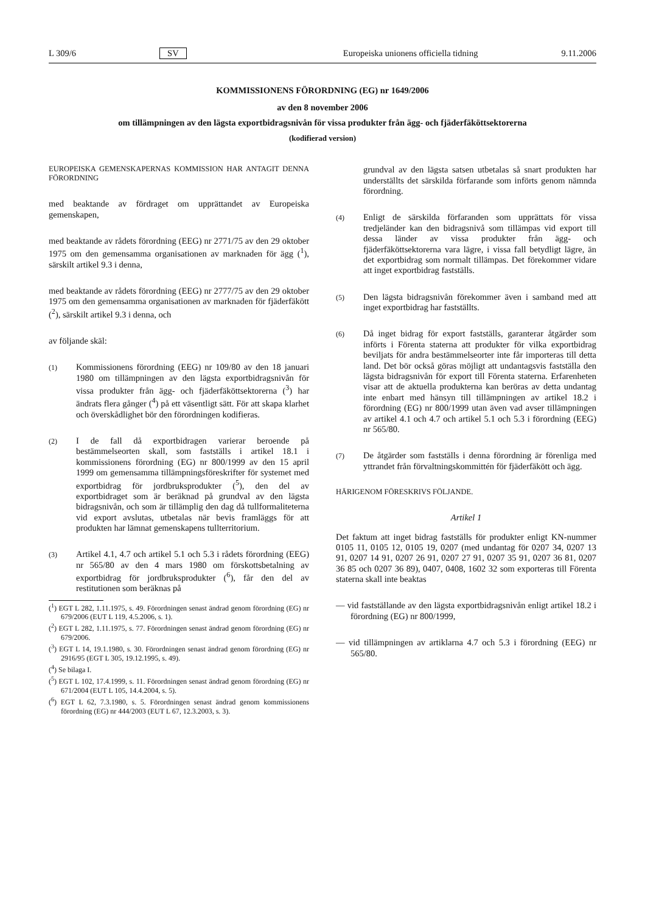L 309/6 SV Europeiska unionens officiella tidning 9.11.2006
KOMMISSIONENS FÖRORDNING (EG) nr 1649/2006
av den 8 november 2006
om tillämpningen av den lägsta exportbidragsnivån för vissa produkter från ägg- och fjäderfäköttsektorerna
(kodifierad version)
EUROPEISKA GEMENSKAPERNAS KOMMISSION HAR ANTAGIT DENNA FÖRORDNING
med beaktande av fördraget om upprättandet av Europeiska gemenskapen,
med beaktande av rådets förordning (EEG) nr 2771/75 av den 29 oktober 1975 om den gemensamma organisationen av marknaden för ägg (<sup>1</sup>), särskilt artikel 9.3 i denna,
med beaktande av rådets förordning (EEG) nr 2777/75 av den 29 oktober 1975 om den gemensamma organisationen av marknaden för fjäderfäkött (<sup>2</sup>), särskilt artikel 9.3 i denna, och
av följande skäl:
(1)
Kommissionens förordning (EEG) nr 109/80 av den 18 januari 1980 om tillämpningen av den lägsta exportbidragsnivån för vissa produkter från ägg- och fjäderfäköttsektorerna (<sup>3</sup>) har ändrats flera gånger (<sup>4</sup>) på ett väsentligt sätt. För att skapa klarhet och överskådlighet bör den förordningen kodifieras.
(2)
I de fall då exportbidragen varierar beroende på bestämmelseorten skall, som fastställs i artikel 18.1 i kommissionens förordning (EG) nr 800/1999 av den 15 april 1999 om gemensamma tillämpningsföreskrifter för systemet med exportbidrag för jordbruksprodukter (<sup>5</sup>), den del av exportbidraget som är beräknad på grundval av den lägsta bidragsnivån, och som är tillämplig den dag då tullformaliteterna vid export avslutas, utbetalas när bevis framläggs för att produkten har lämnat gemenskapens tullterritorium.
(3)
Artikel 4.1, 4.7 och artikel 5.1 och 5.3 i rådets förordning (EEG) nr 565/80 av den 4 mars 1980 om förskottsbetalning av exportbidrag för jordbruksprodukter (<sup>6</sup>), får den del av restitutionen som beräknas på
(<sup>1</sup>) EGT L 282, 1.11.1975, s. 49. Förordningen senast ändrad genom förordning (EG) nr 679/2006 (EUT L 119, 4.5.2006, s. 1).
(<sup>2</sup>) EGT L 282, 1.11.1975, s. 77. Förordningen senast ändrad genom förordning (EG) nr 679/2006.
(<sup>3</sup>) EGT L 14, 19.1.1980, s. 30. Förordningen senast ändrad genom förordning (EG) nr 2916/95 (EGT L 305, 19.12.1995, s. 49).
(<sup>4</sup>) Se bilaga I.
(<sup>5</sup>) EGT L 102, 17.4.1999, s. 11. Förordningen senast ändrad genom förordning (EG) nr 671/2004 (EUT L 105, 14.4.2004, s. 5).
(<sup>6</sup>) EGT L 62, 7.3.1980, s. 5. Förordningen senast ändrad genom kommissionens förordning (EG) nr 444/2003 (EUT L 67, 12.3.2003, s. 3).
grundval av den lägsta satsen utbetalas så snart produkten har underställts det särskilda förfarande som införts genom nämnda förordning.
(4)
Enligt de särskilda förfaranden som upprättats för vissa tredjeländer kan den bidragsnivå som tillämpas vid export till dessa länder av vissa produkter från ägg- och fjäderfäköttsektorerna vara lägre, i vissa fall betydligt lägre, än det exportbidrag som normalt tillämpas. Det förekommer vidare att inget exportbidrag fastställs.
(5)
Den lägsta bidragsnivån förekommer även i samband med att inget exportbidrag har fastställts.
(6)
Då inget bidrag för export fastställs, garanterar åtgärder som införts i Förenta staterna att produkter för vilka exportbidrag beviljats för andra bestämmelseorter inte får importeras till detta land. Det bör också göras möjligt att undantagsvis fastställa den lägsta bidragsnivån för export till Förenta staterna. Erfarenheten visar att de aktuella produkterna kan beröras av detta undantag inte enbart med hänsyn till tillämpningen av artikel 18.2 i förordning (EG) nr 800/1999 utan även vad avser tillämpningen av artikel 4.1 och 4.7 och artikel 5.1 och 5.3 i förordning (EEG) nr 565/80.
(7)
De åtgärder som fastställs i denna förordning är förenliga med yttrandet från förvaltningskommittén för fjäderfäkött och ägg.
HÄRIGENOM FÖRESKRIVS FÖLJANDE.
Artikel 1
Det faktum att inget bidrag fastställs för produkter enligt KN-nummer 0105 11, 0105 12, 0105 19, 0207 (med undantag för 0207 34, 0207 13 91, 0207 14 91, 0207 26 91, 0207 27 91, 0207 35 91, 0207 36 81, 0207 36 85 och 0207 36 89), 0407, 0408, 1602 32 som exporteras till Förenta staterna skall inte beaktas
— vid fastställande av den lägsta exportbidragsnivån enligt artikel 18.2 i förordning (EG) nr 800/1999,
— vid tillämpningen av artiklarna 4.7 och 5.3 i förordning (EEG) nr 565/80.